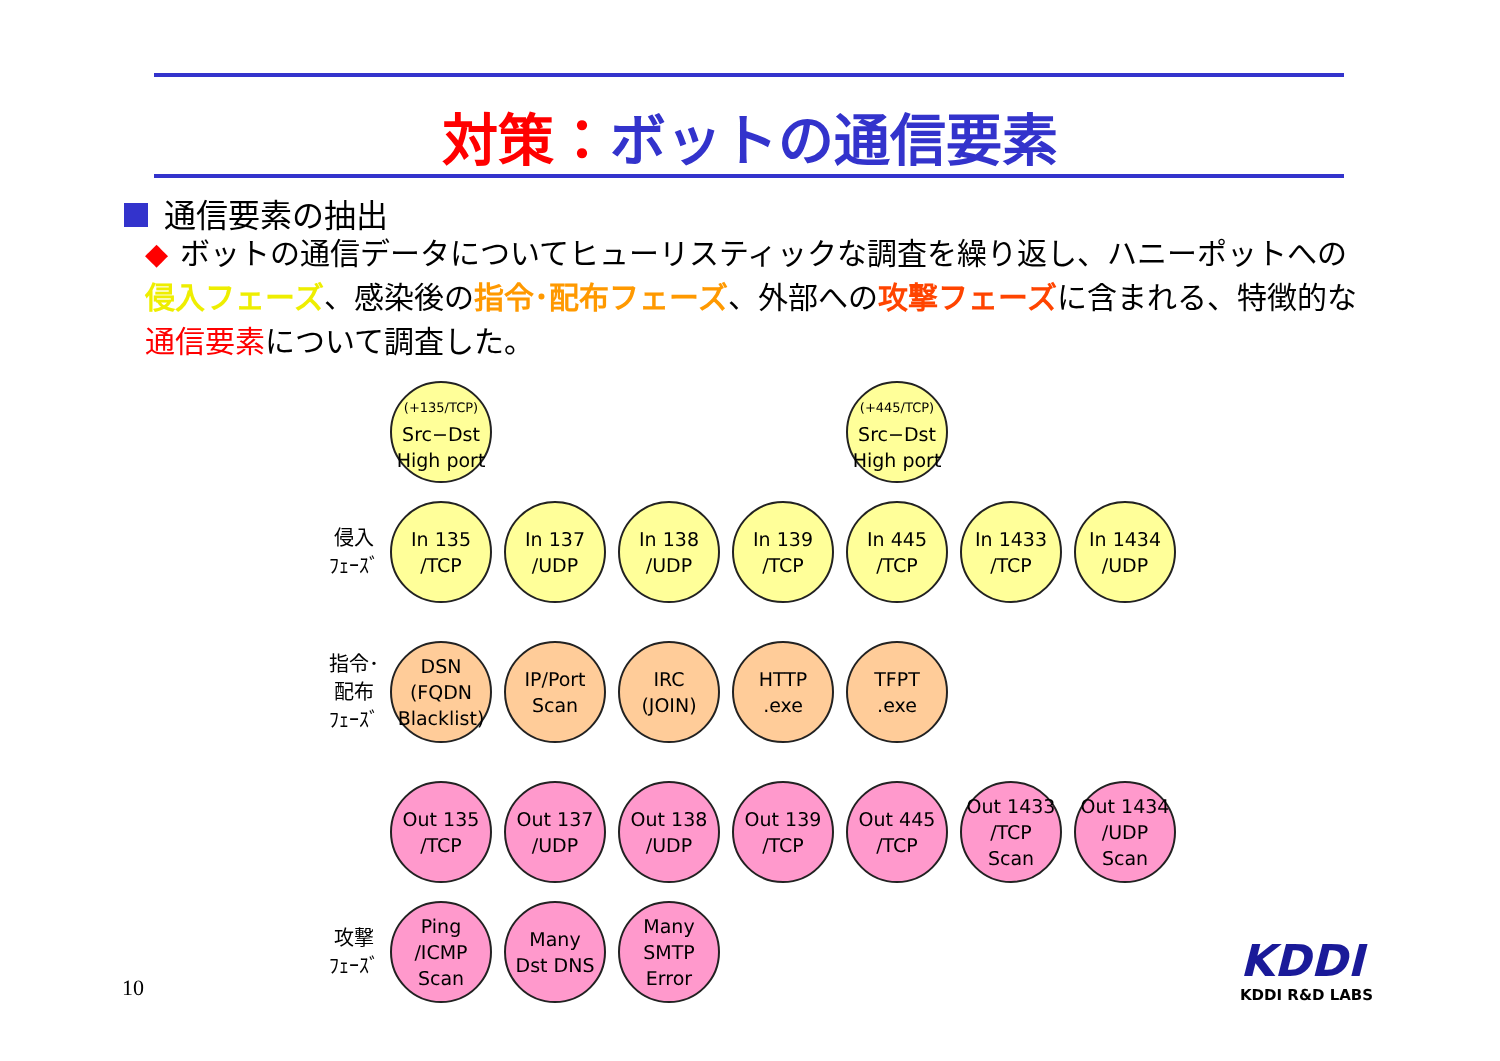対策：ボットの通信要素
通信要素の抽出
◆ ボットの通信データについてヒューリスティックな調査を繰り返し、ハニーポットへの侵入フェーズ、感染後の指令･配布フェーズ、外部への攻撃フェーズに含まれる、特徴的な通信要素について調査した。
(+135/TCP)
Src−Dst
High port
(+445/TCP)
Src−Dst
High port
侵入
ﾌｪｰｽﾞ
In 135
/TCP
In 137
/UDP
In 138
/UDP
In 139
/TCP
In 445
/TCP
In 1433
/TCP
In 1434
/UDP
指令･
配布
ﾌｪｰｽﾞ
DSN
(FQDN
Blacklist)
IP/Port
Scan
IRC
(JOIN)
HTTP
.exe
TFPT
.exe
Out 135
/TCP
Out 137
/UDP
Out 138
/UDP
Out 139
/TCP
Out 445
/TCP
Out 1433
/TCP
Scan
Out 1434
/UDP
Scan
攻撃
ﾌｪｰｽﾞ
Ping
/ICMP
Scan
Many
Dst DNS
Many
SMTP
Error
10
KDDI
KDDI R&D LABS